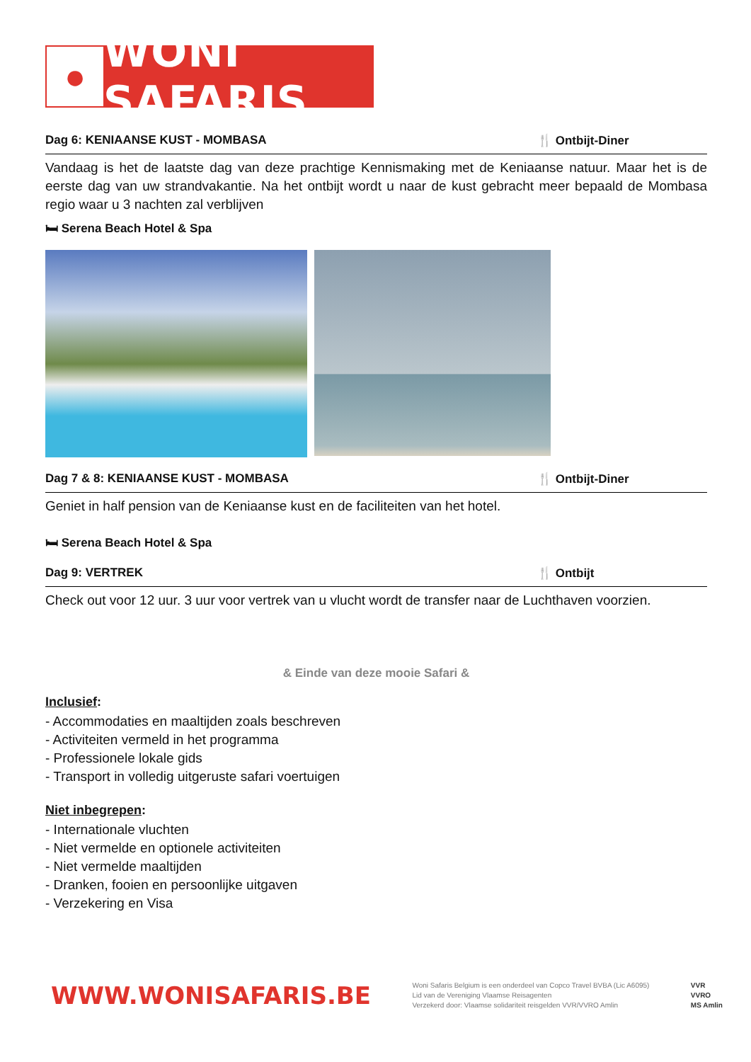●
WONI SAFARIS
Dag 6: KENIAANSE KUST - MOMBASA 🍴 Ontbijt-Diner
Vandaag is het de laatste dag van deze prachtige Kennismaking met de Keniaanse natuur. Maar het is de eerste dag van uw strandvakantie. Na het ontbijt wordt u naar de kust gebracht meer bepaald de Mombasa regio waar u 3 nachten zal verblijven
🛏 Serena Beach Hotel & Spa
Dag 7 & 8: KENIAANSE KUST - MOMBASA 🍴 Ontbijt-Diner
Geniet in half pension van de Keniaanse kust en de faciliteiten van het hotel.
🛏 Serena Beach Hotel & Spa
Dag 9: VERTREK 🍴 Ontbijt
Check out voor 12 uur. 3 uur voor vertrek van u vlucht wordt de transfer naar de Luchthaven voorzien.
& Einde van deze mooie Safari &
Inclusief:
- Accommodaties en maaltijden zoals beschreven
- Activiteiten vermeld in het programma
- Professionele lokale gids
- Transport in volledig uitgeruste safari voertuigen
Niet inbegrepen:
- Internationale vluchten
- Niet vermelde en optionele activiteiten
- Niet vermelde maaltijden
- Dranken, fooien en persoonlijke uitgaven
- Verzekering en Visa
WWW.WONISAFARIS.BE
Woni Safaris Belgium is een onderdeel van Copco Travel BVBA (Lic A6095)
Lid van de Vereniging Vlaamse Reisagenten
Verzekerd door: Vlaamse solidariteit reisgelden VVR/VVRO Amlin
VVR
VVRO
MS Amlin